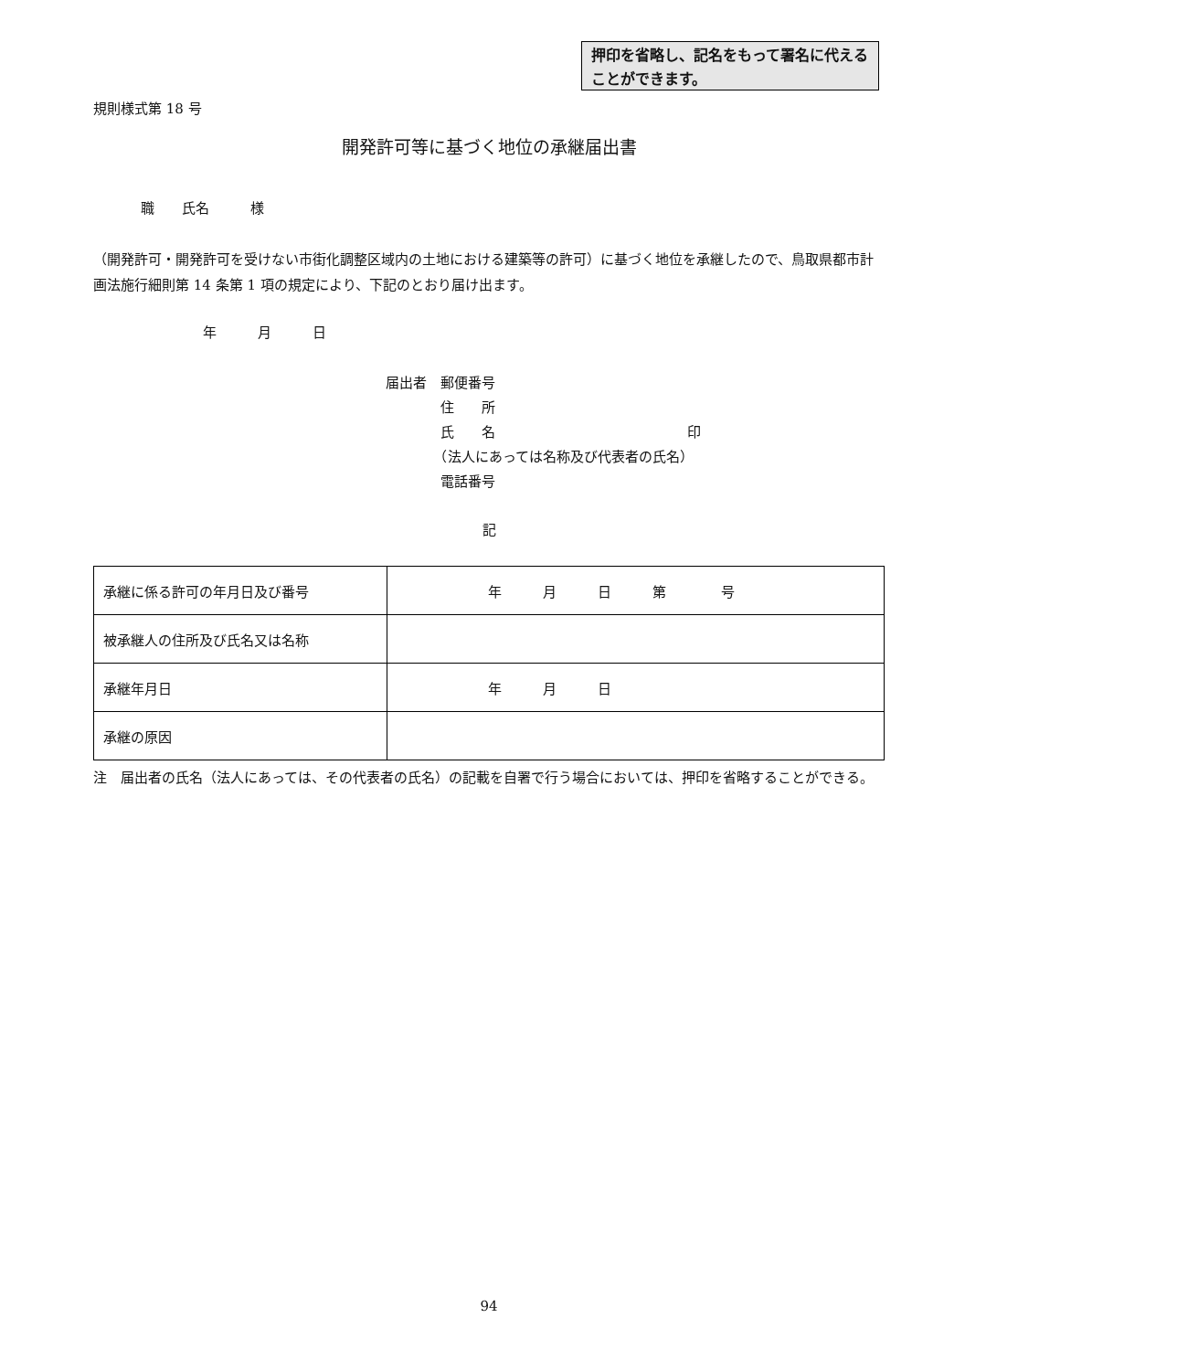押印を省略し、記名をもって署名に代えることができます。
規則様式第 18 号
開発許可等に基づく地位の承継届出書
職　　氏名　　　様
（開発許可・開発許可を受けない市街化調整区域内の土地における建築等の許可）に基づく地位を承継したので、鳥取県都市計画法施行細則第 14 条第 1 項の規定により、下記のとおり届け出ます。
年　　　月　　　日
届出者　郵便番号
　　　　住　　所
　　　　氏　　名　　　　　　　　　　　　　　印
　　　　（法人にあっては名称及び代表者の氏名）
　　　　電話番号
記
| 承継に係る許可の年月日及び番号 | 年 月 日 第 号 |
| 被承継人の住所及び氏名又は名称 | |
| 承継年月日 | 年 月 日 |
| 承継の原因 | |
注　届出者の氏名（法人にあっては、その代表者の氏名）の記載を自署で行う場合においては、押印を省略することができる。
94